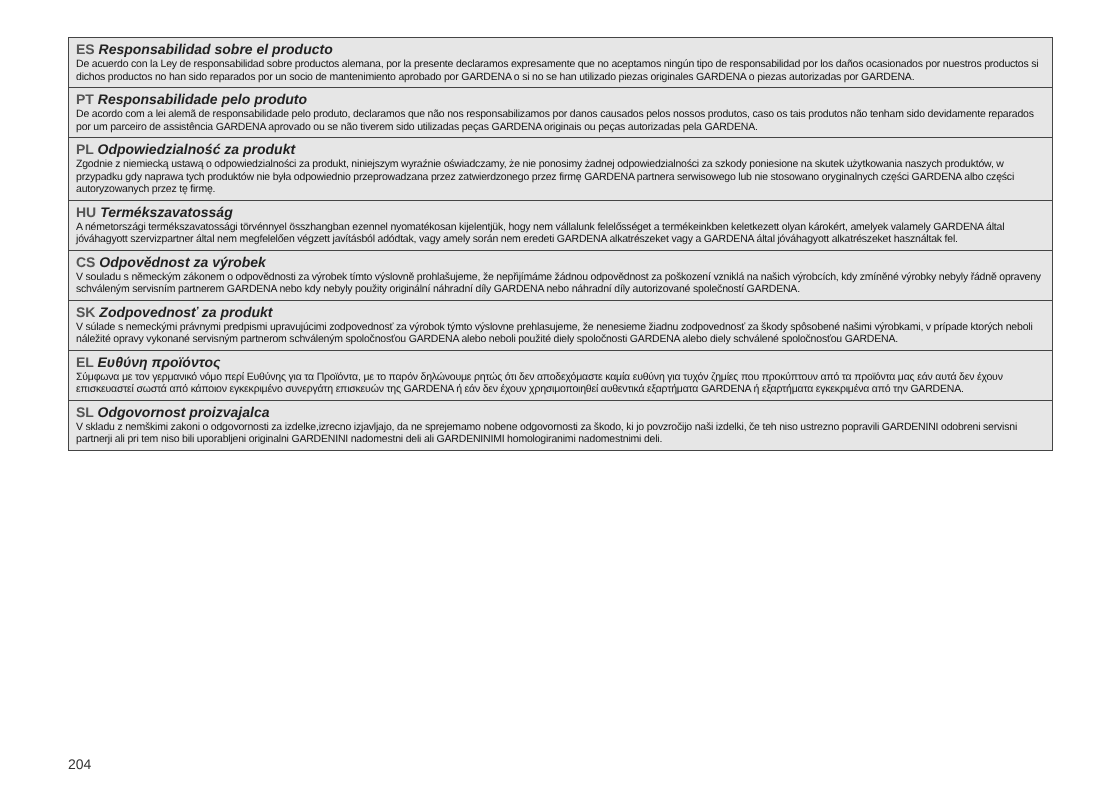ES Responsabilidad sobre el producto
De acuerdo con la Ley de responsabilidad sobre productos alemana, por la presente declaramos expresamente que no aceptamos ningún tipo de responsa­bilidad por los daños ocasionados por nuestros productos si dichos productos no han sido reparados por un socio de mantenimiento aprobado por GARDENA o si no se han utilizado piezas originales GARDENA o piezas autorizadas por GARDENA.
PT Responsabilidade pelo produto
De acordo com a lei alemã de responsabilidade pelo produto, declaramos que não nos responsabilizamos por danos causados pelos nossos produtos, caso os tais produtos não tenham sido devidamente reparados por um parceiro de assistência GARDENA aprovado ou se não tiverem sido utilizadas peças GARDENA originais ou peças autorizadas pela GARDENA.
PL Odpowiedzialność za produkt
Zgodnie z niemiecką ustawą o odpowiedzialności za produkt, niniejszym wyraźnie oświadczamy, że nie ponosimy żadnej odpowiedzialności za szkody poniesione na skutek użytkowania naszych produktów, w przypadku gdy naprawa tych produktów nie była odpowiednio przeprowadzana przez zatwierdzonego przez firmę GARDENA partnera serwisowego lub nie stosowano oryginalnych części GARDENA albo części autoryzowanych przez tę firmę.
HU Termékszavatosság
A németországi termékszavatossági törvénnyel összhangban ezennel nyomatékosan kijelentjük, hogy nem vállalunk felelősséget a termékeinkben keletkezett olyan károkért, amelyek valamely GARDENA által jóváhagyott szervizpartner által nem megfelelően végzett javításból adódtak, vagy amely során nem eredeti GARDENA alkatrészeket vagy a GARDENA által jóváhagyott alkatrészeket használtak fel.
CS Odpovědnost za výrobek
V souladu s německým zákonem o odpovědnosti za výrobek tímto výslovně prohlašujeme, že nepřijímáme žádnou odpovědnost za poškození vzniklá na našich výrobcích, kdy zmíněné výrobky nebyly řádně opraveny schváleným servisním partnerem GARDENA nebo kdy nebyly použity originální náhradní díly GARDENA nebo náhradní díly autorizované společností GARDENA.
SK Zodpovednosť za produkt
V súlade s nemeckými právnymi predpismi upravujúcimi zodpovednosť za výrobok týmto výslovne prehlasujeme, že nenesieme žiadnu zodpovednosť za škody spôsobené našimi výrobkami, v prípade ktorých neboli náležité opravy vykonané servisným partnerom schváleným spoločnosťou GARDENA alebo neboli použité diely spoločnosti GARDENA alebo diely schválené spoločnosťou GARDENA.
EL Ευθύνη προϊόντος
Σύμφωνα με τον γερμανικό νόμο περί Ευθύνης για τα Προϊόντα, με το παρόν δηλώνουμε ρητώς ότι δεν αποδεχόμαστε καμία ευθύνη για τυχόν ζημίες που προκύ­πτουν από τα προϊόντα μας εάν αυτά δεν έχουν επισκευαστεί σωστά από κάποιον εγκεκριμένο συνεργάτη επισκευών της GARDENA ή εάν δεν έχουν χρησιμοποιηθεί αυθεντικά εξαρτήματα GARDENA ή εξαρτήματα εγκεκριμένα από την GARDENA.
SL Odgovornost proizvajalca
V skladu z nemškimi zakoni o odgovornosti za izdelke,izrecno izjavljajo, da ne sprejemamo nobene odgovornosti za škodo, ki jo povzročijo naši izdelki, če teh niso ustrezno popravili GARDENINI odobreni servisni partnerji ali pri tem niso bili uporabljeni originalni GARDENINI nadomestni deli ali GARDENINIMI homologiranimi nadomestnimi deli.
204